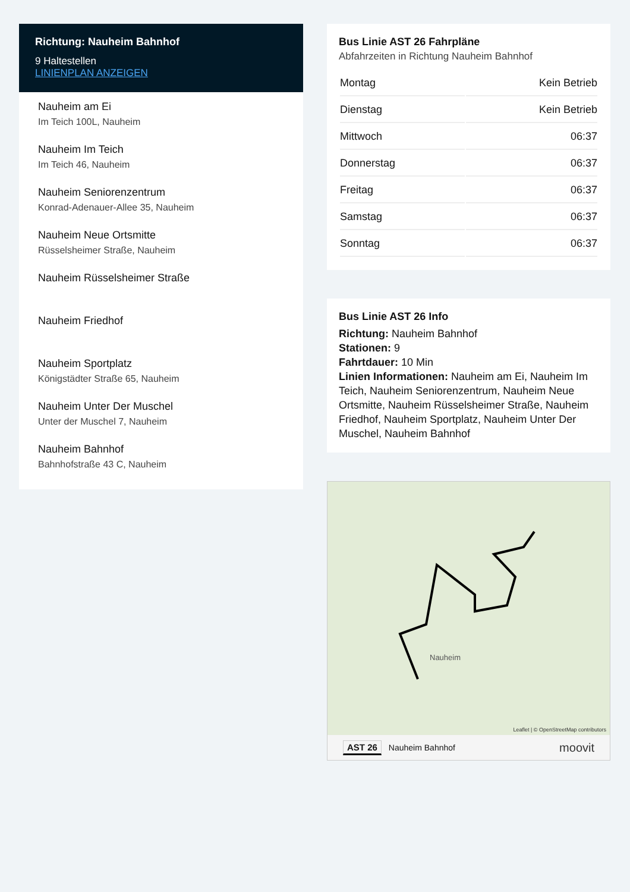Richtung: Nauheim Bahnhof
9 Haltestellen
LINIENPLAN ANZEIGEN
Nauheim am Ei
Im Teich 100L, Nauheim
Nauheim Im Teich
Im Teich 46, Nauheim
Nauheim Seniorenzentrum
Konrad-Adenauer-Allee 35, Nauheim
Nauheim Neue Ortsmitte
Rüsselsheimer Straße, Nauheim
Nauheim Rüsselsheimer Straße
Nauheim Friedhof
Nauheim Sportplatz
Königstädter Straße 65, Nauheim
Nauheim Unter Der Muschel
Unter der Muschel 7, Nauheim
Nauheim Bahnhof
Bahnhofstraße 43 C, Nauheim
Bus Linie AST 26 Fahrpläne
Abfahrzeiten in Richtung Nauheim Bahnhof
| Montag | Kein Betrieb |
| Dienstag | Kein Betrieb |
| Mittwoch | 06:37 |
| Donnerstag | 06:37 |
| Freitag | 06:37 |
| Samstag | 06:37 |
| Sonntag | 06:37 |
Bus Linie AST 26 Info
Richtung: Nauheim Bahnhof
Stationen: 9
Fahrtdauer: 10 Min
Linien Informationen: Nauheim am Ei, Nauheim Im Teich, Nauheim Seniorenzentrum, Nauheim Neue Ortsmitte, Nauheim Rüsselsheimer Straße, Nauheim Friedhof, Nauheim Sportplatz, Nauheim Unter Der Muschel, Nauheim Bahnhof
Nauheim
Leaflet | © OpenStreetMap contributors
AST 26 Nauheim Bahnhof moovit